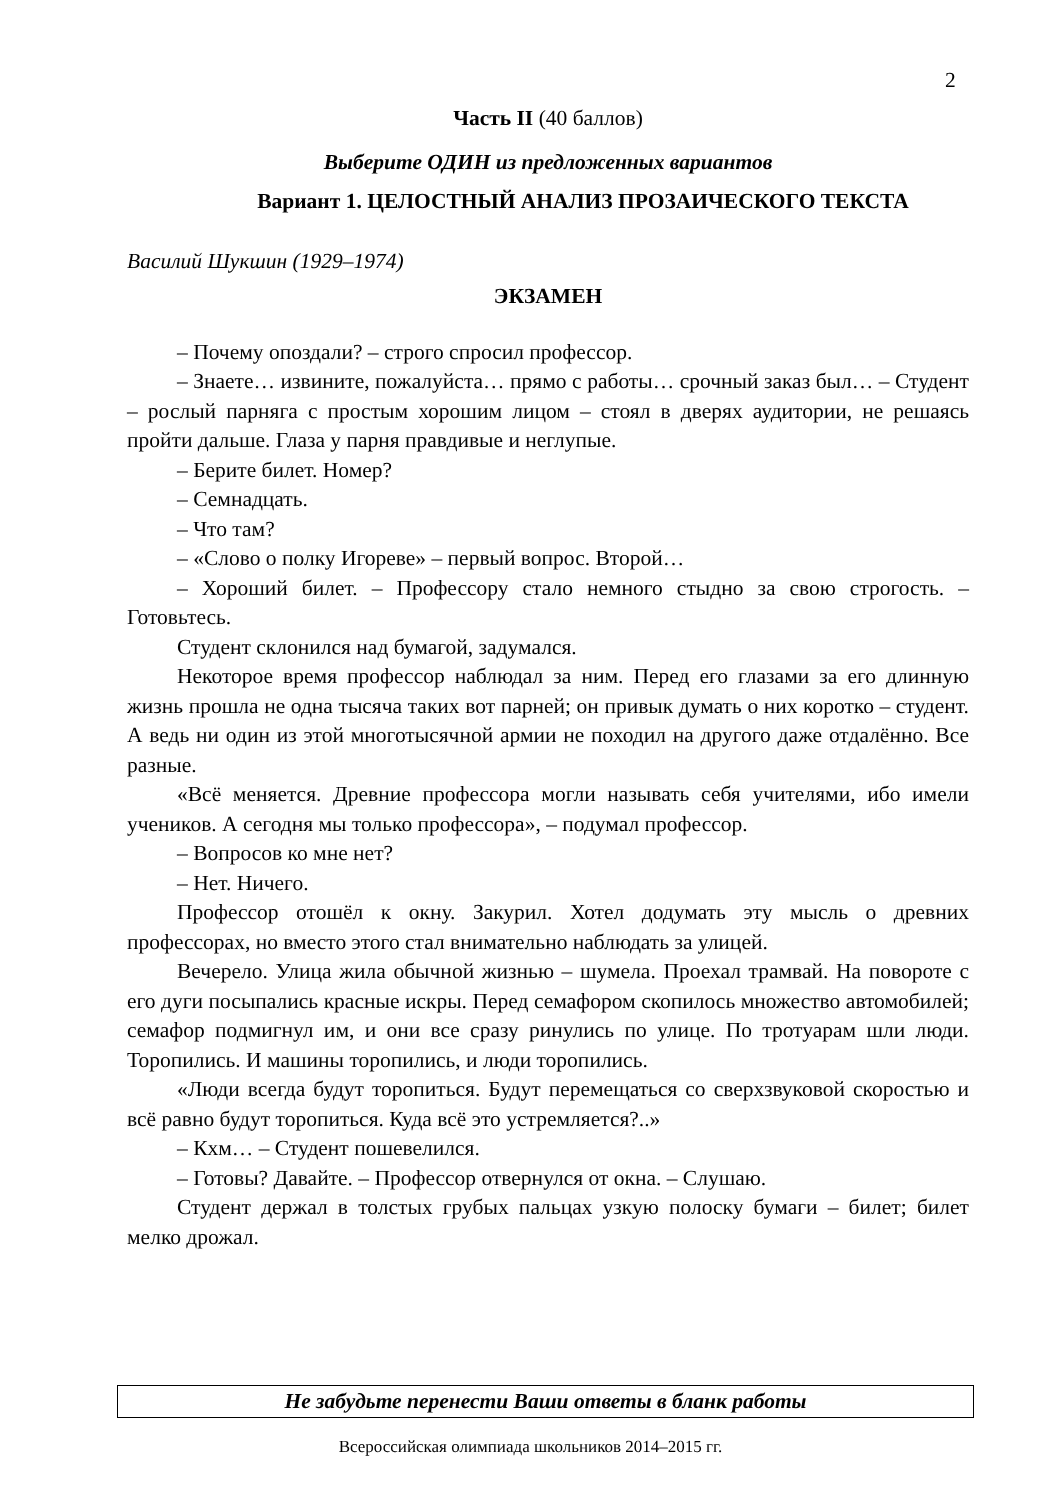2
Часть II (40 баллов)
Выберите ОДИН из предложенных вариантов
Вариант 1. ЦЕЛОСТНЫЙ АНАЛИЗ ПРОЗАИЧЕСКОГО ТЕКСТА
Василий Шукшин (1929–1974)
ЭКЗАМЕН
– Почему опоздали? – строго спросил профессор.
– Знаете… извините, пожалуйста… прямо с работы… срочный заказ был… – Студент – рослый парняга с простым хорошим лицом – стоял в дверях аудитории, не решаясь пройти дальше. Глаза у парня правдивые и неглупые.
– Берите билет. Номер?
– Семнадцать.
– Что там?
– «Слово о полку Игореве» – первый вопрос. Второй…
– Хороший билет. – Профессору стало немного стыдно за свою строгость. – Готовьтесь.
Студент склонился над бумагой, задумался.
Некоторое время профессор наблюдал за ним. Перед его глазами за его длинную жизнь прошла не одна тысяча таких вот парней; он привык думать о них коротко – студент. А ведь ни один из этой многотысячной армии не походил на другого даже отдалённо. Все разные.
«Всё меняется. Древние профессора могли называть себя учителями, ибо имели учеников. А сегодня мы только профессора», – подумал профессор.
– Вопросов ко мне нет?
– Нет. Ничего.
Профессор отошёл к окну. Закурил. Хотел додумать эту мысль о древних профессорах, но вместо этого стал внимательно наблюдать за улицей.
Вечерело. Улица жила обычной жизнью – шумела. Проехал трамвай. На повороте с его дуги посыпались красные искры. Перед семафором скопилось множество автомобилей; семафор подмигнул им, и они все сразу ринулись по улице. По тротуарам шли люди. Торопились. И машины торопились, и люди торопились.
«Люди всегда будут торопиться. Будут перемещаться со сверхзвуковой скоростью и всё равно будут торопиться. Куда всё это устремляется?..»
– Кхм… – Студент пошевелился.
– Готовы? Давайте. – Профессор отвернулся от окна. – Слушаю.
Студент держал в толстых грубых пальцах узкую полоску бумаги – билет; билет мелко дрожал.
Не забудьте перенести Ваши ответы в бланк работы
Всероссийская олимпиада школьников 2014–2015 гг.